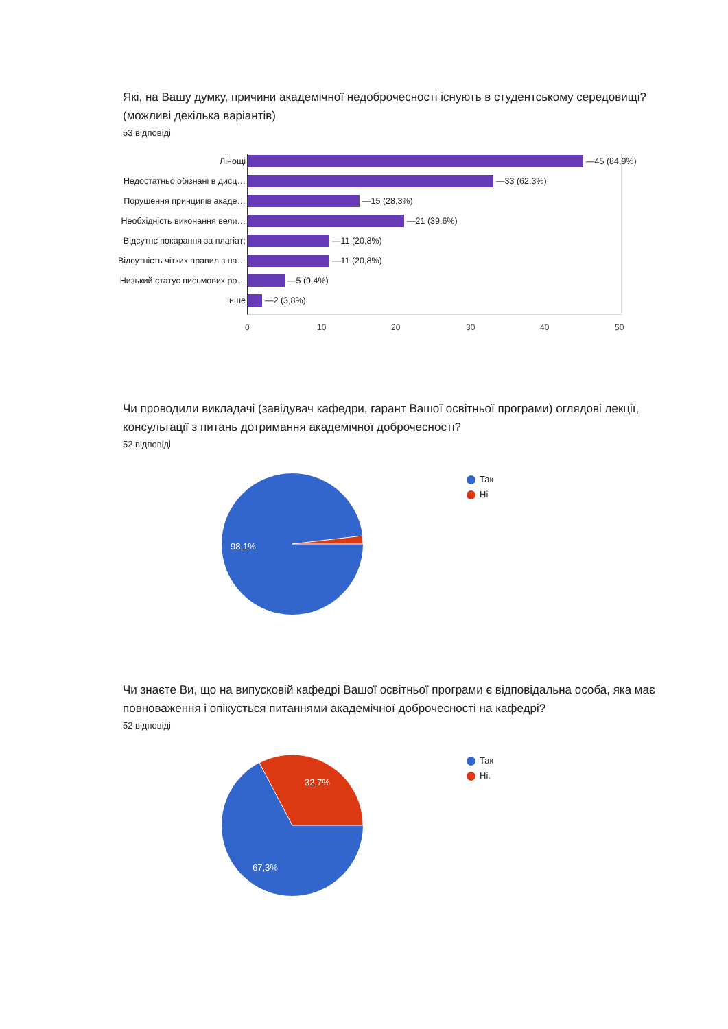Які, на Вашу думку, причини академічної недоброчесності існують в студентському середовищі? (можливі декілька варіантів)
53 відповіді
Лінощі —45 (84,9%)
Недостатньо обізнані в дисц… —33 (62,3%)
Порушення принципів акаде… —15 (28,3%)
Необхідність виконання вели… —21 (39,6%)
Відсутнє покарання за плагіат; —11 (20,8%)
Відсутність чітких правил з на… —11 (20,8%)
Низький статус письмових ро… —5 (9,4%)
Інше —2 (3,8%)
0 10 20 30 40 50
Чи проводили викладачі (завідувач кафедри, гарант Вашої освітньої програми) оглядові лекції, консультації з питань дотримання академічної доброчесності?
52 відповіді
98,1%
Так
Ні
Чи знаєте Ви, що на випусковій кафедрі Вашої освітньої програми є відповідальна особа, яка має повноваження і опікується питаннями академічної доброчесності на кафедрі?
52 відповіді
32,7%
67,3%
Так
Ні.